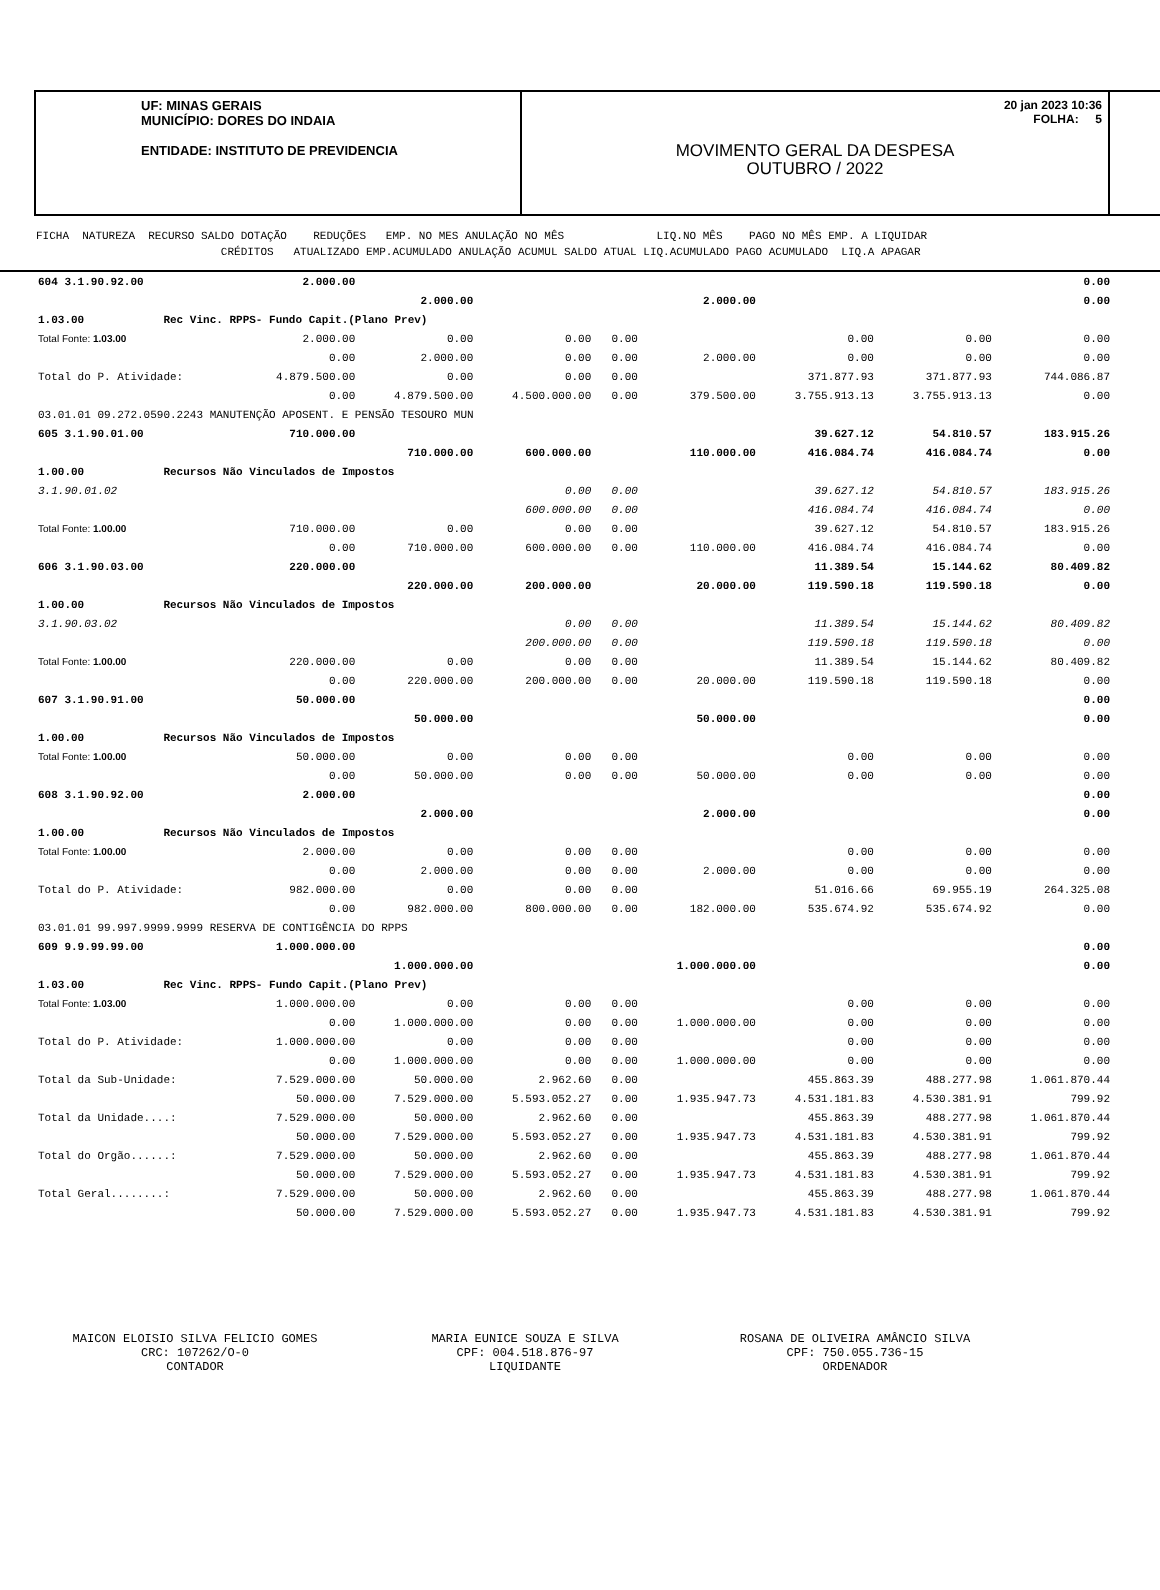UF: MINAS GERAIS
MUNICÍPIO: DORES DO INDAIA
ENTIDADE: INSTITUTO DE PREVIDENCIA
20 jan 2023 10:36
FOLHA: 5
MOVIMENTO GERAL DA DESPESA
OUTUBRO / 2022
FICHA NATUREZA RECURSO SALDO DOTAÇÃO REDUÇÕES EMP. NO MES ANULAÇÃO NO MÊS LIQ.NO MÊS PAGO NO MÊS EMP. A LIQUIDAR CRÉDITOS ATUALIZADO EMP.ACUMULADO ANULAÇÃO ACUMUL SALDO ATUAL LIQ.ACUMULADO PAGO ACUMULADO LIQ.A APAGAR
| 604 3.1.90.92.00 | 2.000.00 | | | | | | | 0.00 |
| | | 2.000.00 | | | 2.000.00 | | | 0.00 |
| 1.03.00 Rec Vinc. RPPS- Fundo Capit.(Plano Prev) | | | | | | | | |
| Total Fonte: 1.03.00 | 2.000.00 | 0.00 | 0.00 | 0.00 | | 0.00 | 0.00 | 0.00 |
| | 0.00 | 2.000.00 | 0.00 | 0.00 | 2.000.00 | 0.00 | 0.00 | 0.00 |
| Total do P. Atividade: | 4.879.500.00 | 0.00 | 0.00 | 0.00 | | 371.877.93 | 371.877.93 | 744.086.87 |
| | 0.00 | 4.879.500.00 | 4.500.000.00 | 0.00 | 379.500.00 | 3.755.913.13 | 3.755.913.13 | 0.00 |
| 03.01.01 09.272.0590.2243 MANUTENÇÃO APOSENT. E PENSÃO TESOURO MUN | | | | | | | | |
| 605 3.1.90.01.00 | 710.000.00 | | | | | 39.627.12 | 54.810.57 | 183.915.26 |
| | | 710.000.00 | 600.000.00 | | 110.000.00 | 416.084.74 | 416.084.74 | 0.00 |
| 1.00.00 Recursos Não Vinculados de Impostos | | | | | | | | |
| 3.1.90.01.02 | | | 0.00 | 0.00 | | 39.627.12 | 54.810.57 | 183.915.26 |
| | | | 600.000.00 | 0.00 | | 416.084.74 | 416.084.74 | 0.00 |
| Total Fonte: 1.00.00 | 710.000.00 | 0.00 | 0.00 | 0.00 | | 39.627.12 | 54.810.57 | 183.915.26 |
| | 0.00 | 710.000.00 | 600.000.00 | 0.00 | 110.000.00 | 416.084.74 | 416.084.74 | 0.00 |
| 606 3.1.90.03.00 | 220.000.00 | | | | | 11.389.54 | 15.144.62 | 80.409.82 |
| | | 220.000.00 | 200.000.00 | | 20.000.00 | 119.590.18 | 119.590.18 | 0.00 |
| 1.00.00 Recursos Não Vinculados de Impostos | | | | | | | | |
| 3.1.90.03.02 | | | 0.00 | 0.00 | | 11.389.54 | 15.144.62 | 80.409.82 |
| | | | 200.000.00 | 0.00 | | 119.590.18 | 119.590.18 | 0.00 |
| Total Fonte: 1.00.00 | 220.000.00 | 0.00 | 0.00 | 0.00 | | 11.389.54 | 15.144.62 | 80.409.82 |
| | 0.00 | 220.000.00 | 200.000.00 | 0.00 | 20.000.00 | 119.590.18 | 119.590.18 | 0.00 |
| 607 3.1.90.91.00 | 50.000.00 | | | | | | | 0.00 |
| | | 50.000.00 | | | 50.000.00 | | | 0.00 |
| 1.00.00 Recursos Não Vinculados de Impostos | | | | | | | | |
| Total Fonte: 1.00.00 | 50.000.00 | 0.00 | 0.00 | 0.00 | | 0.00 | 0.00 | 0.00 |
| | 0.00 | 50.000.00 | 0.00 | 0.00 | 50.000.00 | 0.00 | 0.00 | 0.00 |
| 608 3.1.90.92.00 | 2.000.00 | | | | | | | 0.00 |
| | | 2.000.00 | | | 2.000.00 | | | 0.00 |
| 1.00.00 Recursos Não Vinculados de Impostos | | | | | | | | |
| Total Fonte: 1.00.00 | 2.000.00 | 0.00 | 0.00 | 0.00 | | 0.00 | 0.00 | 0.00 |
| | 0.00 | 2.000.00 | 0.00 | 0.00 | 2.000.00 | 0.00 | 0.00 | 0.00 |
| Total do P. Atividade: | 982.000.00 | 0.00 | 0.00 | 0.00 | | 51.016.66 | 69.955.19 | 264.325.08 |
| | 0.00 | 982.000.00 | 800.000.00 | 0.00 | 182.000.00 | 535.674.92 | 535.674.92 | 0.00 |
| 03.01.01 99.997.9999.9999 RESERVA DE CONTIGÊNCIA DO RPPS | | | | | | | | |
| 609 9.9.99.99.00 | 1.000.000.00 | | | | | | | 0.00 |
| | | 1.000.000.00 | | | 1.000.000.00 | | | 0.00 |
| 1.03.00 Rec Vinc. RPPS- Fundo Capit.(Plano Prev) | | | | | | | | |
| Total Fonte: 1.03.00 | 1.000.000.00 | 0.00 | 0.00 | 0.00 | | 0.00 | 0.00 | 0.00 |
| | 0.00 | 1.000.000.00 | 0.00 | 0.00 | 1.000.000.00 | 0.00 | 0.00 | 0.00 |
| Total do P. Atividade: | 1.000.000.00 | 0.00 | 0.00 | 0.00 | | 0.00 | 0.00 | 0.00 |
| | 0.00 | 1.000.000.00 | 0.00 | 0.00 | 1.000.000.00 | 0.00 | 0.00 | 0.00 |
| Total da Sub-Unidade: | 7.529.000.00 | 50.000.00 | 2.962.60 | 0.00 | | 455.863.39 | 488.277.98 | 1.061.870.44 |
| | 50.000.00 | 7.529.000.00 | 5.593.052.27 | 0.00 | 1.935.947.73 | 4.531.181.83 | 4.530.381.91 | 799.92 |
| Total da Unidade....: | 7.529.000.00 | 50.000.00 | 2.962.60 | 0.00 | | 455.863.39 | 488.277.98 | 1.061.870.44 |
| | 50.000.00 | 7.529.000.00 | 5.593.052.27 | 0.00 | 1.935.947.73 | 4.531.181.83 | 4.530.381.91 | 799.92 |
| Total do Orgão......: | 7.529.000.00 | 50.000.00 | 2.962.60 | 0.00 | | 455.863.39 | 488.277.98 | 1.061.870.44 |
| | 50.000.00 | 7.529.000.00 | 5.593.052.27 | 0.00 | 1.935.947.73 | 4.531.181.83 | 4.530.381.91 | 799.92 |
| Total Geral........: | 7.529.000.00 | 50.000.00 | 2.962.60 | 0.00 | | 455.863.39 | 488.277.98 | 1.061.870.44 |
| | 50.000.00 | 7.529.000.00 | 5.593.052.27 | 0.00 | 1.935.947.73 | 4.531.181.83 | 4.530.381.91 | 799.92 |
MAICON ELOISIO SILVA FELICIO GOMES
CRC: 107262/O-0
CONTADOR
MARIA EUNICE SOUZA E SILVA
CPF: 004.518.876-97
LIQUIDANTE
ROSANA DE OLIVEIRA AMÂNCIO SILVA
CPF: 750.055.736-15
ORDENADOR